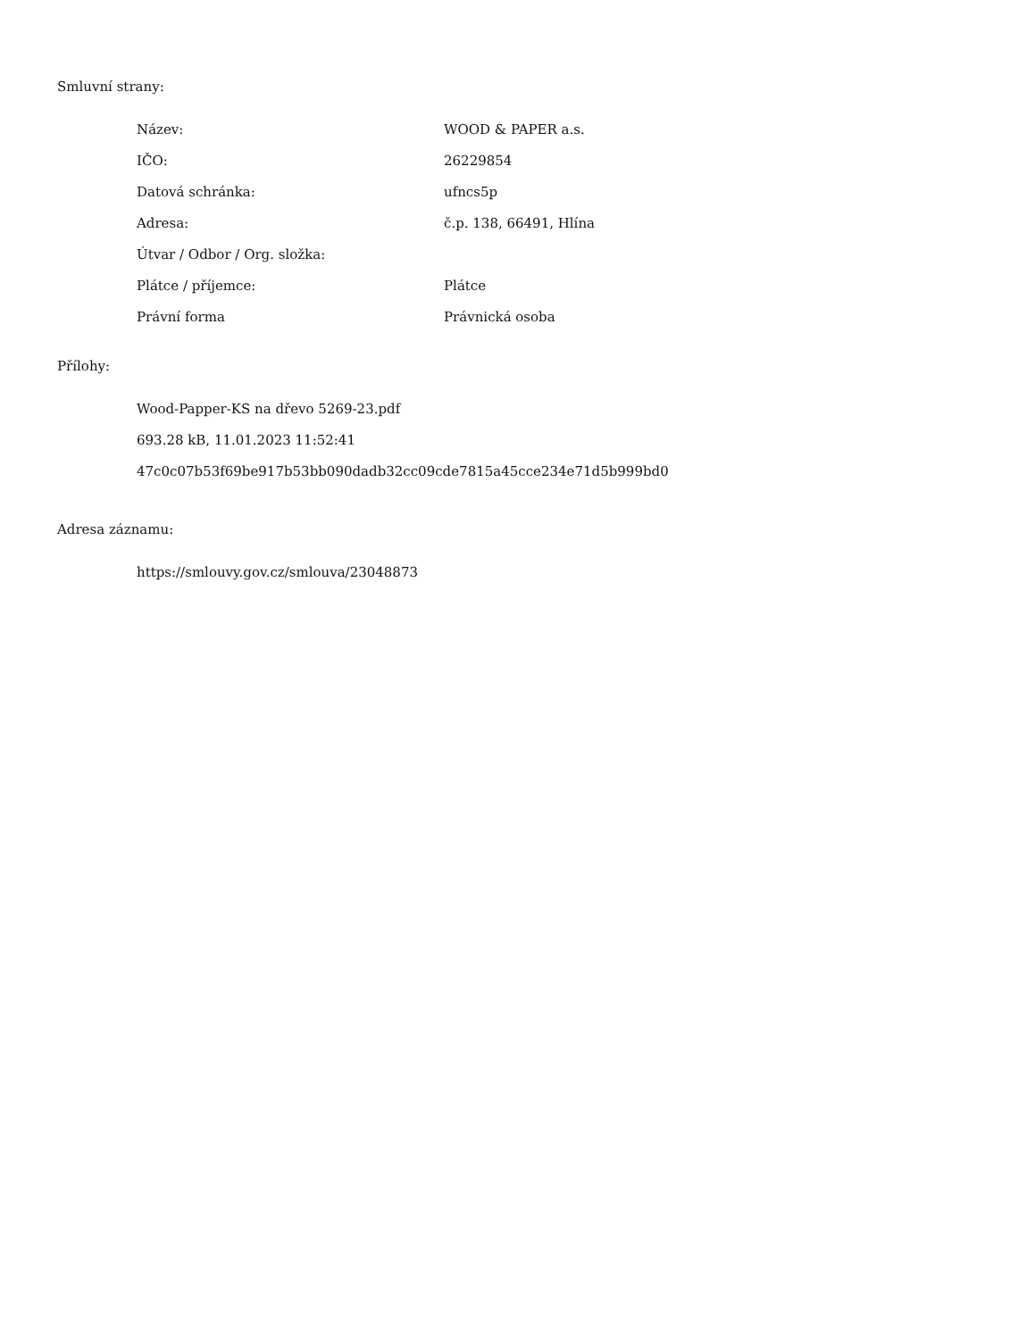Smluvní strany:
| Název: | WOOD & PAPER a.s. |
| IČO: | 26229854 |
| Datová schránka: | ufncs5p |
| Adresa: | č.p. 138, 66491, Hlína |
| Útvar / Odbor / Org. složka: | |
| Plátce / příjemce: | Plátce |
| Právní forma | Právnická osoba |
Přílohy:
Wood-Papper-KS na dřevo 5269-23.pdf
693.28 kB, 11.01.2023 11:52:41
47c0c07b53f69be917b53bb090dadb32cc09cde7815a45cce234e71d5b999bd0
Adresa záznamu:
https://smlouvy.gov.cz/smlouva/23048873